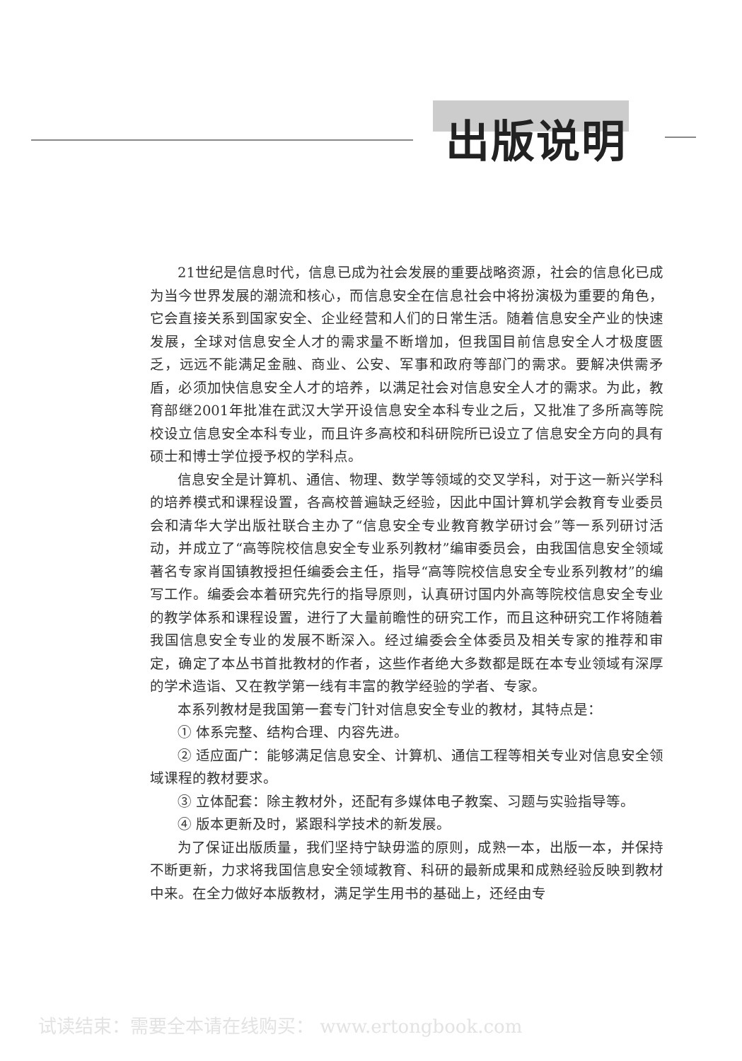出版说明
21世纪是信息时代，信息已成为社会发展的重要战略资源，社会的信息化已成为当今世界发展的潮流和核心，而信息安全在信息社会中将扮演极为重要的角色，它会直接关系到国家安全、企业经营和人们的日常生活。随着信息安全产业的快速发展，全球对信息安全人才的需求量不断增加，但我国目前信息安全人才极度匮乏，远远不能满足金融、商业、公安、军事和政府等部门的需求。要解决供需矛盾，必须加快信息安全人才的培养，以满足社会对信息安全人才的需求。为此，教育部继2001年批准在武汉大学开设信息安全本科专业之后，又批准了多所高等院校设立信息安全本科专业，而且许多高校和科研院所已设立了信息安全方向的具有硕士和博士学位授予权的学科点。
信息安全是计算机、通信、物理、数学等领域的交叉学科，对于这一新兴学科的培养模式和课程设置，各高校普遍缺乏经验，因此中国计算机学会教育专业委员会和清华大学出版社联合主办了“信息安全专业教育教学研讨会”等一系列研讨活动，并成立了“高等院校信息安全专业系列教材”编审委员会，由我国信息安全领域著名专家肖国镇教授担任编委会主任，指导“高等院校信息安全专业系列教材”的编写工作。编委会本着研究先行的指导原则，认真研讨国内外高等院校信息安全专业的教学体系和课程设置，进行了大量前瞻性的研究工作，而且这种研究工作将随着我国信息安全专业的发展不断深入。经过编委会全体委员及相关专家的推荐和审定，确定了本丛书首批教材的作者，这些作者绝大多数都是既在本专业领域有深厚的学术造诣、又在教学第一线有丰富的教学经验的学者、专家。
本系列教材是我国第一套专门针对信息安全专业的教材，其特点是：
① 体系完整、结构合理、内容先进。
② 适应面广：能够满足信息安全、计算机、通信工程等相关专业对信息安全领域课程的教材要求。
③ 立体配套：除主教材外，还配有多媒体电子教案、习题与实验指导等。
④ 版本更新及时，紧跟科学技术的新发展。
为了保证出版质量，我们坚持宁缺毋滥的原则，成熟一本，出版一本，并保持不断更新，力求将我国信息安全领域教育、科研的最新成果和成熟经验反映到教材中来。在全力做好本版教材，满足学生用书的基础上，还经由专
试读结束：需要全本请在线购买： www.ertongbook.com